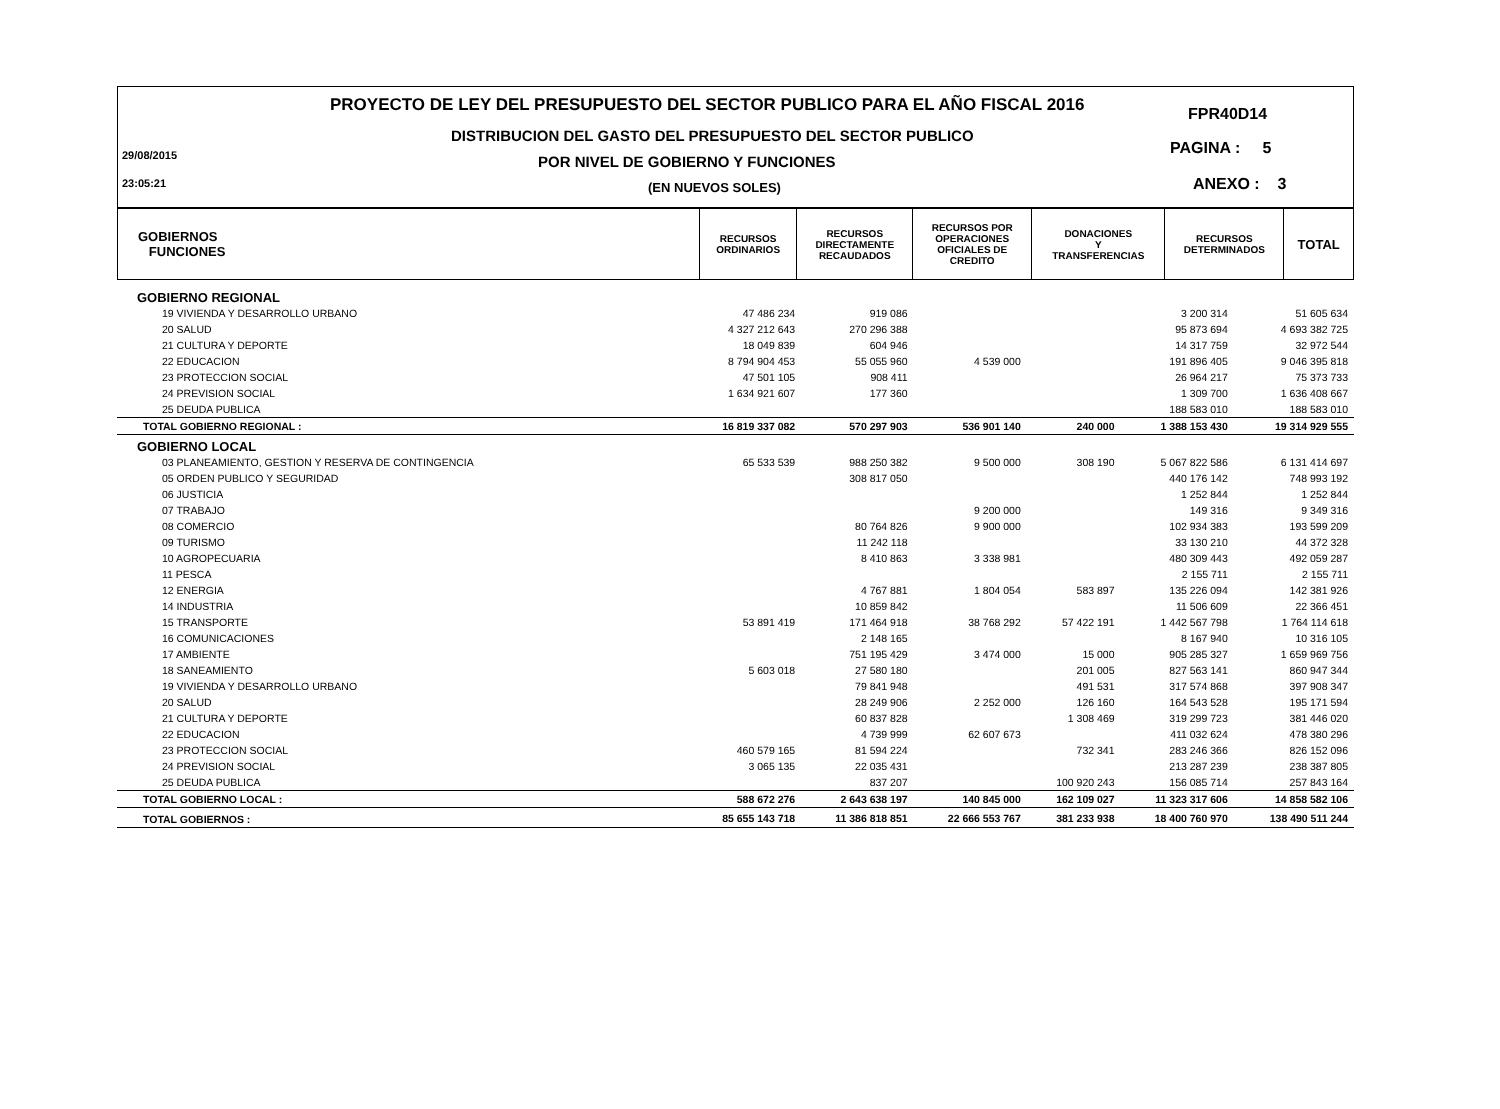PROYECTO DE LEY DEL PRESUPUESTO DEL SECTOR PUBLICO PARA EL AÑO FISCAL 2016
FPR40D14
DISTRIBUCION DEL GASTO DEL PRESUPUESTO DEL SECTOR PUBLICO
PAGINA : 5
29/08/2015
POR NIVEL DE GOBIERNO Y FUNCIONES
23:05:21 (EN NUEVOS SOLES) ANEXO : 3
| GOBIERNOS FUNCIONES | RECURSOS ORDINARIOS | RECURSOS DIRECTAMENTE RECAUDADOS | RECURSOS POR OPERACIONES OFICIALES DE CREDITO | DONACIONES Y TRANSFERENCIAS | RECURSOS DETERMINADOS | TOTAL |
| GOBIERNO REGIONAL | | | | | | |
| 19 VIVIENDA Y DESARROLLO URBANO | 47 486 234 | 919 086 | | | 3 200 314 | 51 605 634 |
| 20 SALUD | 4 327 212 643 | 270 296 388 | | | 95 873 694 | 4 693 382 725 |
| 21 CULTURA Y DEPORTE | 18 049 839 | 604 946 | | | 14 317 759 | 32 972 544 |
| 22 EDUCACION | 8 794 904 453 | 55 055 960 | 4 539 000 | | 191 896 405 | 9 046 395 818 |
| 23 PROTECCION SOCIAL | 47 501 105 | 908 411 | | | 26 964 217 | 75 373 733 |
| 24 PREVISION SOCIAL | 1 634 921 607 | 177 360 | | | 1 309 700 | 1 636 408 667 |
| 25 DEUDA PUBLICA | | | | | 188 583 010 | 188 583 010 |
| TOTAL GOBIERNO REGIONAL : | 16 819 337 082 | 570 297 903 | 536 901 140 | 240 000 | 1 388 153 430 | 19 314 929 555 |
| GOBIERNO LOCAL | | | | | | |
| 03 PLANEAMIENTO, GESTION Y RESERVA DE CONTINGENCIA | 65 533 539 | 988 250 382 | 9 500 000 | 308 190 | 5 067 822 586 | 6 131 414 697 |
| 05 ORDEN PUBLICO Y SEGURIDAD | | 308 817 050 | | | 440 176 142 | 748 993 192 |
| 06 JUSTICIA | | | | | 1 252 844 | 1 252 844 |
| 07 TRABAJO | | | 9 200 000 | | 149 316 | 9 349 316 |
| 08 COMERCIO | | 80 764 826 | 9 900 000 | | 102 934 383 | 193 599 209 |
| 09 TURISMO | | 11 242 118 | | | 33 130 210 | 44 372 328 |
| 10 AGROPECUARIA | | 8 410 863 | 3 338 981 | | 480 309 443 | 492 059 287 |
| 11 PESCA | | | | | 2 155 711 | 2 155 711 |
| 12 ENERGIA | | 4 767 881 | 1 804 054 | 583 897 | 135 226 094 | 142 381 926 |
| 14 INDUSTRIA | | 10 859 842 | | | 11 506 609 | 22 366 451 |
| 15 TRANSPORTE | 53 891 419 | 171 464 918 | 38 768 292 | 57 422 191 | 1 442 567 798 | 1 764 114 618 |
| 16 COMUNICACIONES | | 2 148 165 | | | 8 167 940 | 10 316 105 |
| 17 AMBIENTE | | 751 195 429 | 3 474 000 | 15 000 | 905 285 327 | 1 659 969 756 |
| 18 SANEAMIENTO | 5 603 018 | 27 580 180 | | 201 005 | 827 563 141 | 860 947 344 |
| 19 VIVIENDA Y DESARROLLO URBANO | | 79 841 948 | | 491 531 | 317 574 868 | 397 908 347 |
| 20 SALUD | | 28 249 906 | 2 252 000 | 126 160 | 164 543 528 | 195 171 594 |
| 21 CULTURA Y DEPORTE | | 60 837 828 | | 1 308 469 | 319 299 723 | 381 446 020 |
| 22 EDUCACION | | 4 739 999 | 62 607 673 | | 411 032 624 | 478 380 296 |
| 23 PROTECCION SOCIAL | 460 579 165 | 81 594 224 | | 732 341 | 283 246 366 | 826 152 096 |
| 24 PREVISION SOCIAL | 3 065 135 | 22 035 431 | | | 213 287 239 | 238 387 805 |
| 25 DEUDA PUBLICA | | 837 207 | | 100 920 243 | 156 085 714 | 257 843 164 |
| TOTAL GOBIERNO LOCAL : | 588 672 276 | 2 643 638 197 | 140 845 000 | 162 109 027 | 11 323 317 606 | 14 858 582 106 |
| TOTAL GOBIERNOS : | 85 655 143 718 | 11 386 818 851 | 22 666 553 767 | 381 233 938 | 18 400 760 970 | 138 490 511 244 |